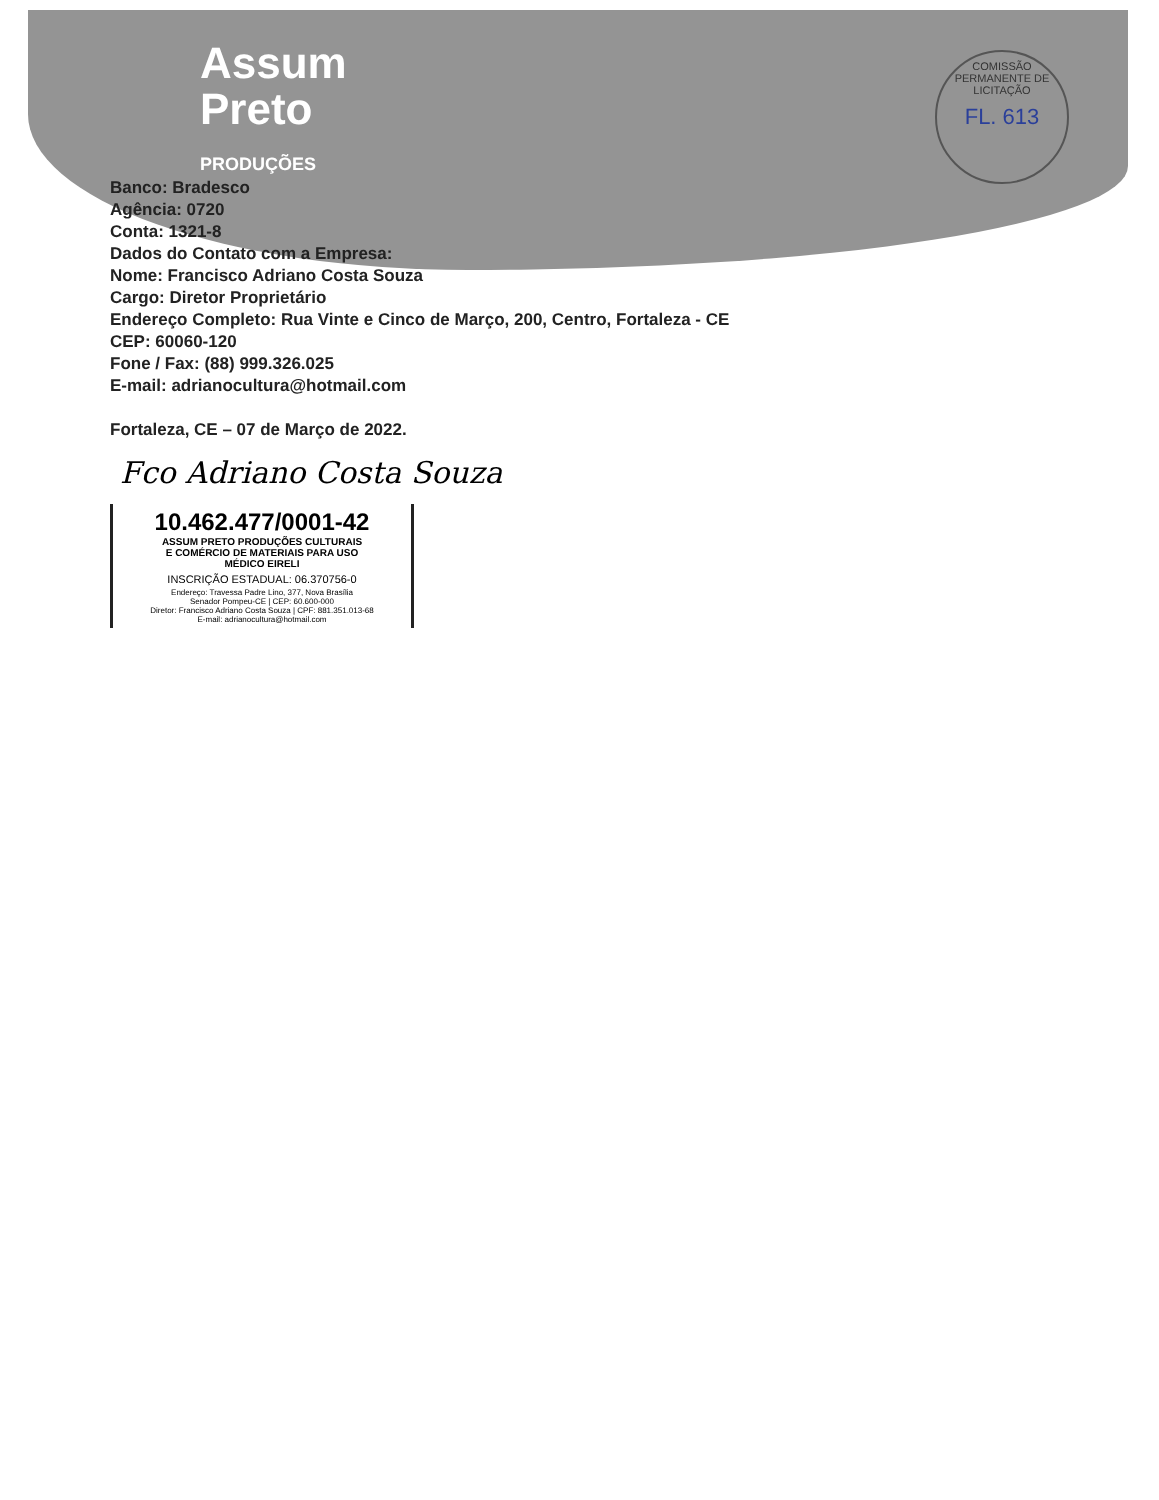COMISSÃO PERMANENTE DE LICITAÇÃO
FL. 613
Assum
Preto
PRODUÇÕES
Banco: Bradesco
Agência: 0720
Conta: 1321-8
Dados do Contato com a Empresa:
Nome: Francisco Adriano Costa Souza
Cargo: Diretor Proprietário
Endereço Completo: Rua Vinte e Cinco de Março, 200, Centro, Fortaleza - CE
CEP: 60060-120
Fone / Fax: (88) 999.326.025
E-mail: adrianocultura@hotmail.com
Fortaleza, CE – 07 de Março de 2022.
Fco Adriano Costa Souza
10.462.477/0001-42
ASSUM PRETO PRODUÇÕES CULTURAIS
E COMÉRCIO DE MATERIAIS PARA USO
MÉDICO EIRELI
INSCRIÇÃO ESTADUAL: 06.370756-0
Endereço: Travessa Padre Lino, 377, Nova Brasília
Senador Pompeu-CE | CEP: 60.600-000
Diretor: Francisco Adriano Costa Souza | CPF: 881.351.013-68
E-mail: adrianocultura@hotmail.com